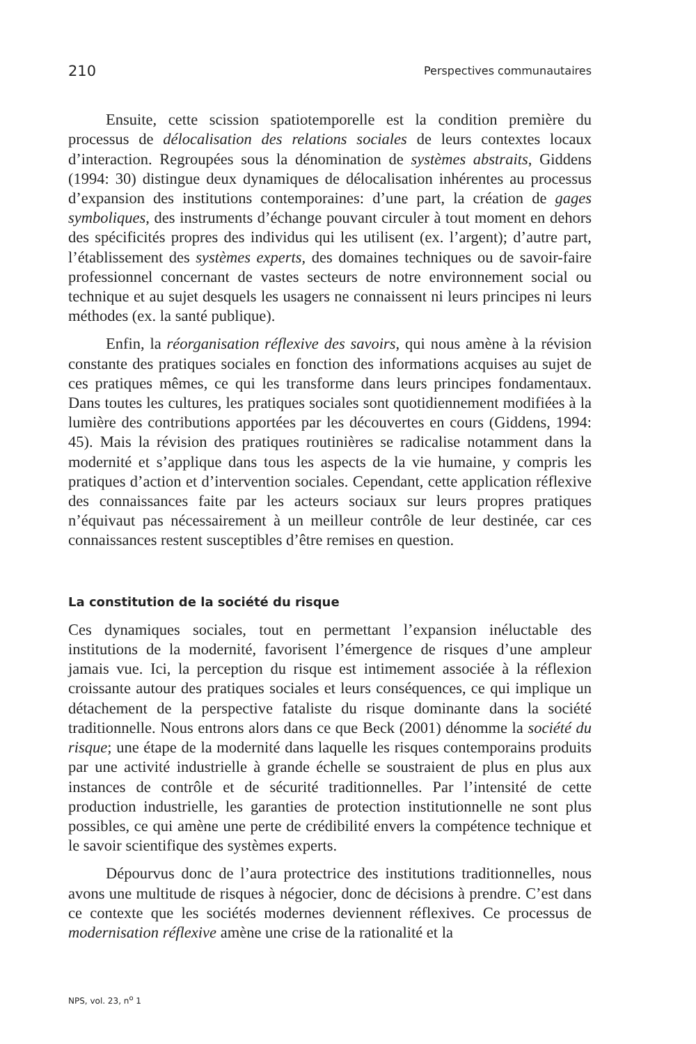210 Perspectives communautaires
Ensuite, cette scission spatiotemporelle est la condition première du processus de délocalisation des relations sociales de leurs contextes locaux d’interaction. Regroupées sous la dénomination de systèmes abstraits, Giddens (1994: 30) distingue deux dynamiques de délocalisation inhérentes au processus d’expansion des institutions contemporaines: d’une part, la création de gages symboliques, des instruments d’échange pouvant circuler à tout moment en dehors des spécificités propres des individus qui les utilisent (ex. l’argent); d’autre part, l’établissement des systèmes experts, des domaines techniques ou de savoir-faire professionnel concernant de vastes secteurs de notre environnement social ou technique et au sujet desquels les usagers ne connaissent ni leurs principes ni leurs méthodes (ex. la santé publique).
Enfin, la réorganisation réflexive des savoirs, qui nous amène à la révision constante des pratiques sociales en fonction des informations acquises au sujet de ces pratiques mêmes, ce qui les transforme dans leurs principes fondamentaux. Dans toutes les cultures, les pratiques sociales sont quotidiennement modifiées à la lumière des contributions apportées par les découvertes en cours (Giddens, 1994: 45). Mais la révision des pratiques routinières se radicalise notamment dans la modernité et s’applique dans tous les aspects de la vie humaine, y compris les pratiques d’action et d’intervention sociales. Cependant, cette application réflexive des connaissances faite par les acteurs sociaux sur leurs propres pratiques n’équivaut pas nécessairement à un meilleur contrôle de leur destinée, car ces connaissances restent susceptibles d’être remises en question.
La constitution de la société du risque
Ces dynamiques sociales, tout en permettant l’expansion inéluctable des institutions de la modernité, favorisent l’émergence de risques d’une ampleur jamais vue. Ici, la perception du risque est intimement associée à la réflexion croissante autour des pratiques sociales et leurs conséquences, ce qui implique un détachement de la perspective fataliste du risque dominante dans la société traditionnelle. Nous entrons alors dans ce que Beck (2001) dénomme la société du risque; une étape de la modernité dans laquelle les risques contemporains produits par une activité industrielle à grande échelle se soustraient de plus en plus aux instances de contrôle et de sécurité traditionnelles. Par l’intensité de cette production industrielle, les garanties de protection institutionnelle ne sont plus possibles, ce qui amène une perte de crédibilité envers la compétence technique et le savoir scientifique des systèmes experts.
Dépourvus donc de l’aura protectrice des institutions traditionnelles, nous avons une multitude de risques à négocier, donc de décisions à prendre. C’est dans ce contexte que les sociétés modernes deviennent réflexives. Ce processus de modernisation réflexive amène une crise de la rationalité et la
NPS, vol. 23, n<sup>o</sup> 1